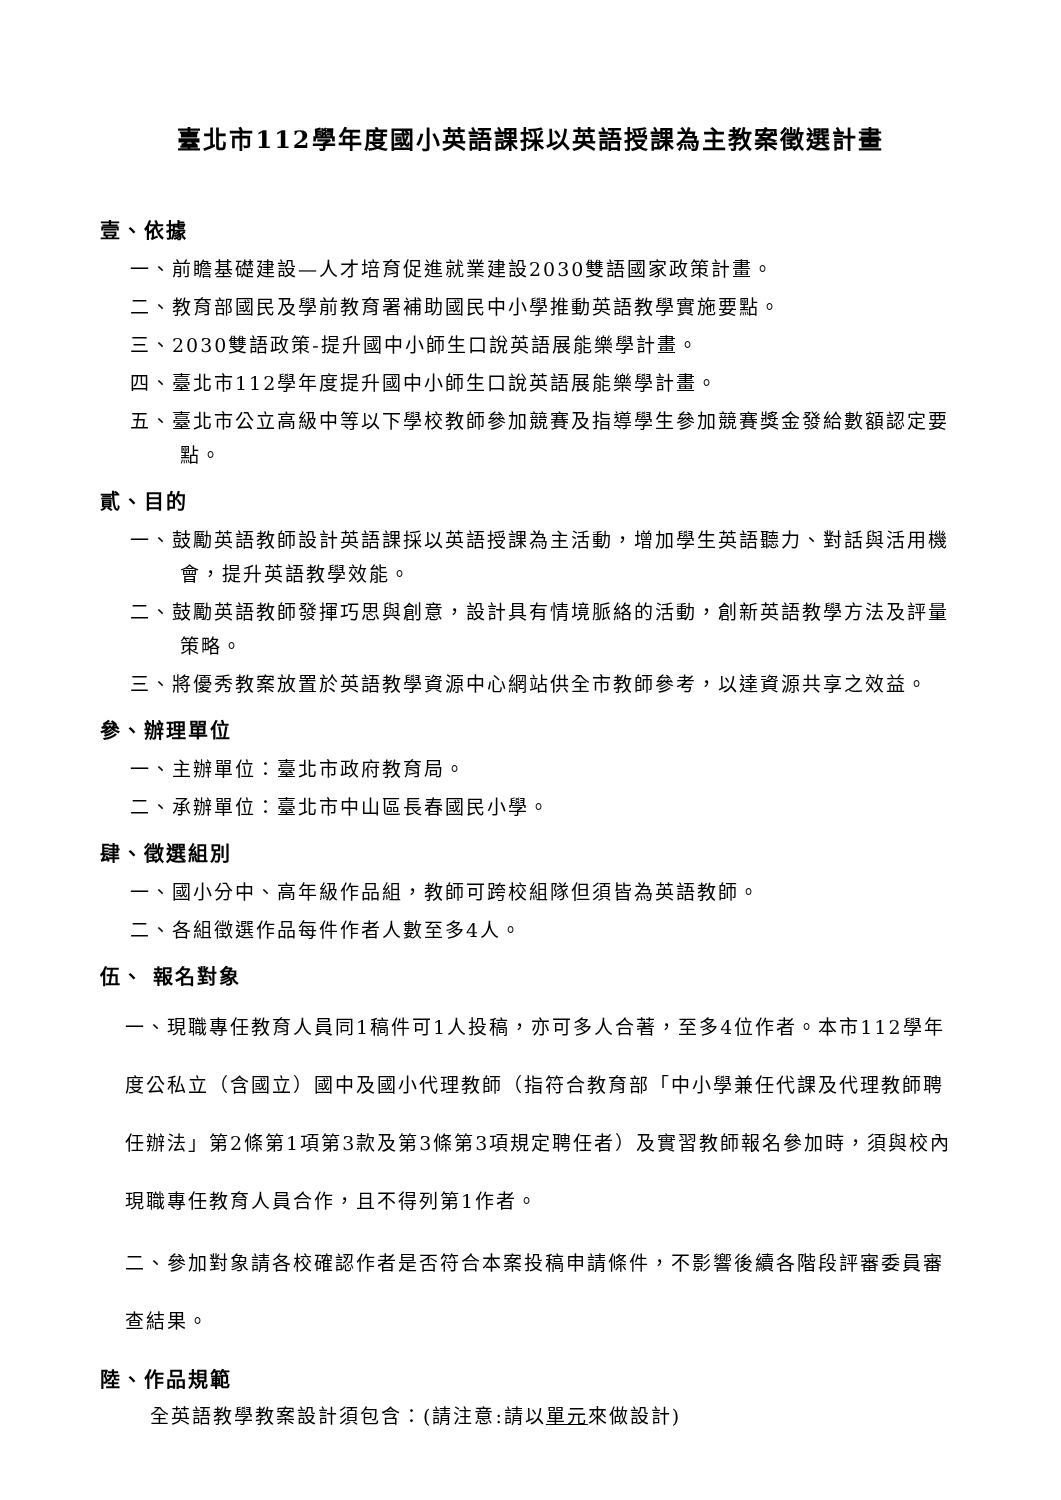臺北市112學年度國小英語課採以英語授課為主教案徵選計畫
壹、依據
一、前瞻基礎建設—人才培育促進就業建設2030雙語國家政策計畫。
二、教育部國民及學前教育署補助國民中小學推動英語教學實施要點。
三、2030雙語政策-提升國中小師生口說英語展能樂學計畫。
四、臺北市112學年度提升國中小師生口說英語展能樂學計畫。
五、臺北市公立高級中等以下學校教師參加競賽及指導學生參加競賽獎金發給數額認定要點。
貳、目的
一、鼓勵英語教師設計英語課採以英語授課為主活動，增加學生英語聽力、對話與活用機會，提升英語教學效能。
二、鼓勵英語教師發揮巧思與創意，設計具有情境脈絡的活動，創新英語教學方法及評量策略。
三、將優秀教案放置於英語教學資源中心網站供全市教師參考，以達資源共享之效益。
參、辦理單位
一、主辦單位：臺北市政府教育局。
二、承辦單位：臺北市中山區長春國民小學。
肆、徵選組別
一、國小分中、高年級作品組，教師可跨校組隊但須皆為英語教師。
二、各組徵選作品每件作者人數至多4人。
伍、 報名對象
一、現職專任教育人員同1稿件可1人投稿，亦可多人合著，至多4位作者。本市112學年度公私立（含國立）國中及國小代理教師（指符合教育部「中小學兼任代課及代理教師聘任辦法」第2條第1項第3款及第3條第3項規定聘任者）及實習教師報名參加時，須與校內現職專任教育人員合作，且不得列第1作者。
二、參加對象請各校確認作者是否符合本案投稿申請條件，不影響後續各階段評審委員審查結果。
陸、作品規範
全英語教學教案設計須包含：(請注意:請以單元來做設計)